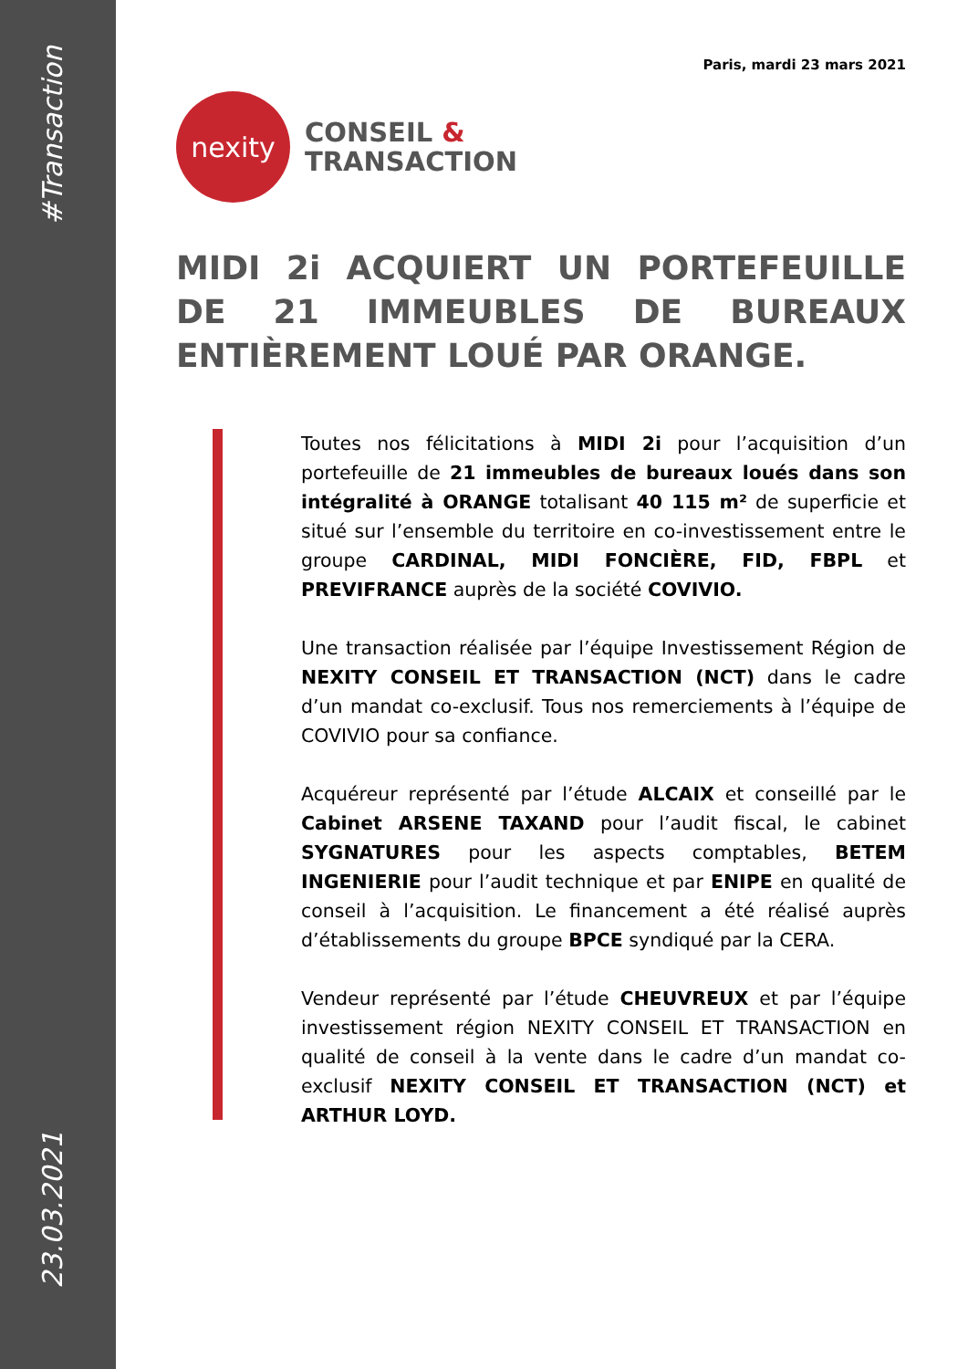#Transaction
23.03.2021
Paris, mardi 23 mars 2021
nexity
CONSEIL &
TRANSACTION
MIDI 2i ACQUIERT UN PORTEFEUILLE DE 21 IMMEUBLES DE BUREAUX ENTIÈREMENT LOUÉ PAR ORANGE.
Toutes nos félicitations à MIDI 2i pour l’acquisition d’un portefeuille de 21 immeubles de bureaux loués dans son intégralité à ORANGE totalisant 40 115 m² de superficie et situé sur l’ensemble du territoire en co-investissement entre le groupe CARDINAL, MIDI FONCIÈRE, FID, FBPL et PREVIFRANCE auprès de la société COVIVIO.
Une transaction réalisée par l’équipe Investissement Région de NEXITY CONSEIL ET TRANSACTION (NCT) dans le cadre d’un mandat co-exclusif. Tous nos remerciements à l’équipe de COVIVIO pour sa confiance.
Acquéreur représenté par l’étude ALCAIX et conseillé par le Cabinet ARSENE TAXAND pour l’audit fiscal, le cabinet SYGNATURES pour les aspects comptables, BETEM INGENIERIE pour l’audit technique et par ENIPE en qualité de conseil à l’acquisition. Le financement a été réalisé auprès d’établissements du groupe BPCE syndiqué par la CERA.
Vendeur représenté par l’étude CHEUVREUX et par l’équipe investissement région NEXITY CONSEIL ET TRANSACTION en qualité de conseil à la vente dans le cadre d’un mandat co-exclusif NEXITY CONSEIL ET TRANSACTION (NCT) et ARTHUR LOYD.